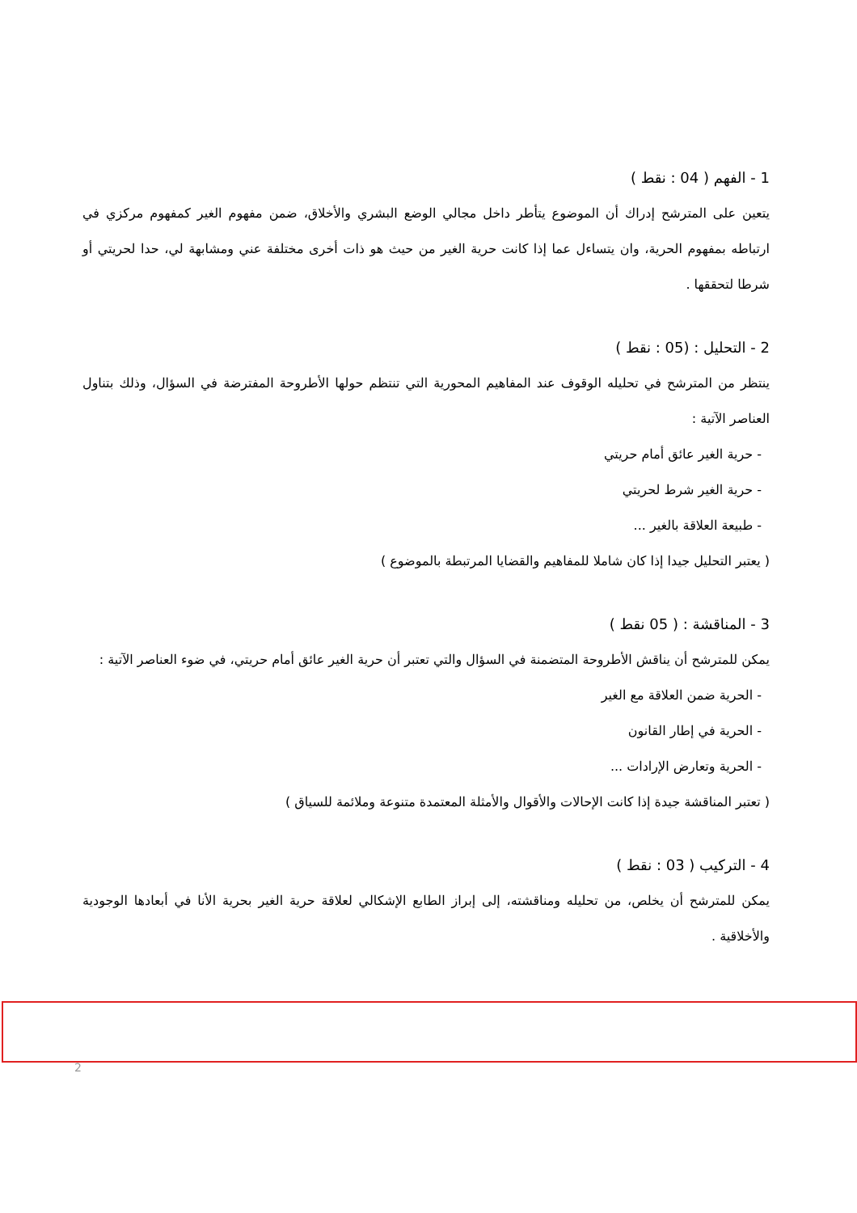1 - الفهم ( 04 : نقط )
يتعين على المترشح إدراك أن الموضوع يتأطر داخل مجالي الوضع البشري والأخلاق، ضمن مفهوم الغير كمفهوم مركزي في ارتباطه بمفهوم الحرية، وان يتساءل عما إذا كانت حرية الغير من حيث هو ذات أخرى مختلفة عني ومشابهة لي، حدا لحريتي أو شرطا لتحققها .
2 - التحليل : (05 : نقط )
ينتظر من المترشح في تحليله الوقوف عند المفاهيم المحورية التي تنتظم حولها الأطروحة المفترضة في السؤال، وذلك بتناول العناصر الآتية :
- حرية الغير عائق أمام حريتي
- حرية الغير شرط لحريتي
- طبيعة العلاقة بالغير ...
( يعتبر التحليل جيدا إذا كان شاملا للمفاهيم والقضايا المرتبطة بالموضوع )
3 - المناقشة : ( 05 نقط )
يمكن للمترشح أن يناقش الأطروحة المتضمنة في السؤال والتي تعتبر أن حرية الغير عائق أمام حريتي، في ضوء العناصر الآتية :
- الحرية ضمن العلاقة مع الغير
- الحرية في إطار القانون
- الحرية وتعارض الإرادات ...
( تعتبر المناقشة جيدة إذا كانت الإحالات والأقوال والأمثلة المعتمدة متنوعة وملائمة للسياق )
4 - التركيب ( 03 : نقط )
يمكن للمترشح أن يخلص، من تحليله ومناقشته، إلى إبراز الطابع الإشكالي لعلاقة حرية الغير بحرية الأنا في أبعادها الوجودية والأخلاقية .
2